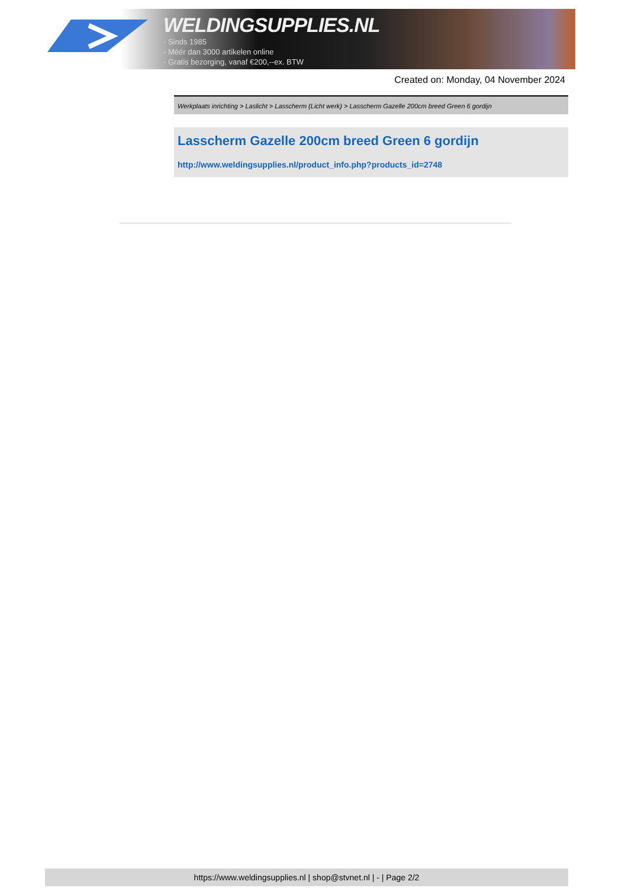WELDINGSUPPLIES.NL
- Sinds 1985
- Méér dan 3000 artikelen online
- Gratis bezorging, vanaf €200,--ex. BTW
Created on: Monday, 04 November 2024
Werkplaats inrichting > Laslicht > Lasscherm (Licht werk) > Lasscherm Gazelle 200cm breed Green 6 gordijn
Lasscherm Gazelle 200cm breed Green 6 gordijn
http://www.weldingsupplies.nl/product_info.php?products_id=2748
https://www.weldingsupplies.nl | shop@stvnet.nl | - | Page 2/2